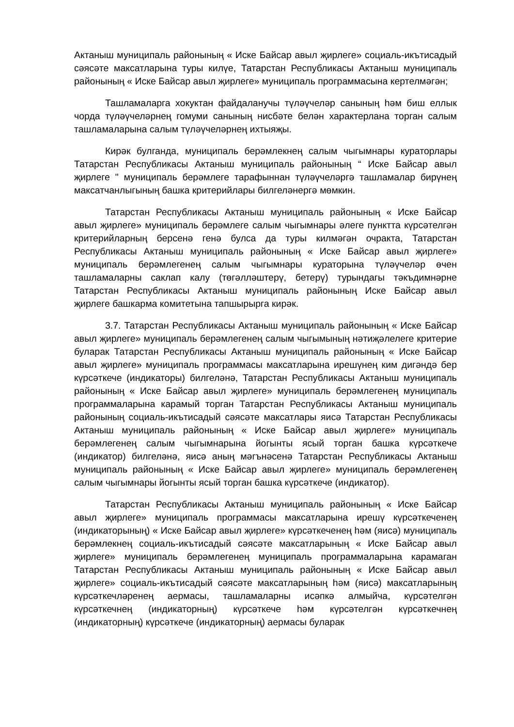Актаныш муниципаль районының « Иске Байсар авыл җирлеге» социаль-икътисадый сәясәте максатларына туры килүе, Татарстан Республикасы Актаныш муниципаль районының « Иске Байсар авыл җирлеге» муниципаль программасына кертелмәгән;
Ташламаларга хокуктан файдаланучы түләүчеләр санының һәм биш еллык чорда түләүчеләрнең гомуми санының нисбәте белән характерлана торган салым ташламаларына салым түләүчеләрнең ихтыяҗы.
Кирәк булганда, муниципаль берәмлекнең салым чыгымнары кураторлары Татарстан Республикасы Актаныш муниципаль районының “ Иске Байсар авыл җирлеге " муниципаль берәмлеге тарафыннан түләүчеләргә ташламалар бирүнең максатчанлыгының башка критерийлары билгеләнергә мөмкин.
Татарстан Республикасы Актаныш муниципаль районының « Иске Байсар авыл җирлеге» муниципаль берәмлеге салым чыгымнары әлеге пунктта күрсәтелгән критерийларның берсенә генә булса да туры килмәгән очракта, Татарстан Республикасы Актаныш муниципаль районының « Иске Байсар авыл җирлеге» муниципаль берәмлегенең салым чыгымнары кураторына түләүчеләр өчен ташламаларны саклап калу (төгәлләштерү, бетерү) турындагы тәкъдимнәрне Татарстан Республикасы Актаныш муниципаль районының Иске Байсар авыл җирлеге башкарма комитетына тапшырырга кирәк.
3.7. Татарстан Республикасы Актаныш муниципаль районының « Иске Байсар авыл җирлеге» муниципаль берәмлегенең салым чыгымының нәтиҗәлелеге критерие буларак Татарстан Республикасы Актаныш муниципаль районының « Иске Байсар авыл җирлеге» муниципаль программасы максатларына ирешүнең ким дигәндә бер күрсәткече (индикаторы) билгеләнә, Татарстан Республикасы Актаныш муниципаль районының « Иске Байсар авыл җирлеге» муниципаль берәмлегенең муниципаль программаларына карамый торган Татарстан Республикасы Актаныш муниципаль районының социаль-икътисадый сәясәте максатлары яисә Татарстан Республикасы Актаныш муниципаль районының « Иске Байсар авыл җирлеге» муниципаль берәмлегенең салым чыгымнарына йогынты ясый торган башка күрсәткече (индикатор) билгеләнә, яисә аның мәгънәсенә Татарстан Республикасы Актаныш муниципаль районының « Иске Байсар авыл җирлеге» муниципаль берәмлегенең салым чыгымнары йогынты ясый торган башка күрсәткече (индикатор).
Татарстан Республикасы Актаныш муниципаль районының « Иске Байсар авыл җирлеге» муниципаль программасы максатларына ирешү күрсәткеченең (индикаторының) « Иске Байсар авыл җирлеге» күрсәткеченең һәм (яисә) муниципаль берәмлекнең социаль-икътисадый сәясәте максатларының « Иске Байсар авыл җирлеге» муниципаль берәмлегенең муниципаль программаларына карамаган Татарстан Республикасы Актаныш муниципаль районының « Иске Байсар авыл җирлеге» социаль-икътисадый сәясәте максатларының һәм (яисә) максатларының күрсәткечләренең аермасы, ташламаларны исәпкә алмыйча, күрсәтелгән күрсәткечнең (индикаторның) күрсәткече һәм күрсәтелгән күрсәткечнең (индикаторның) күрсәткече (индикаторның) аермасы буларак